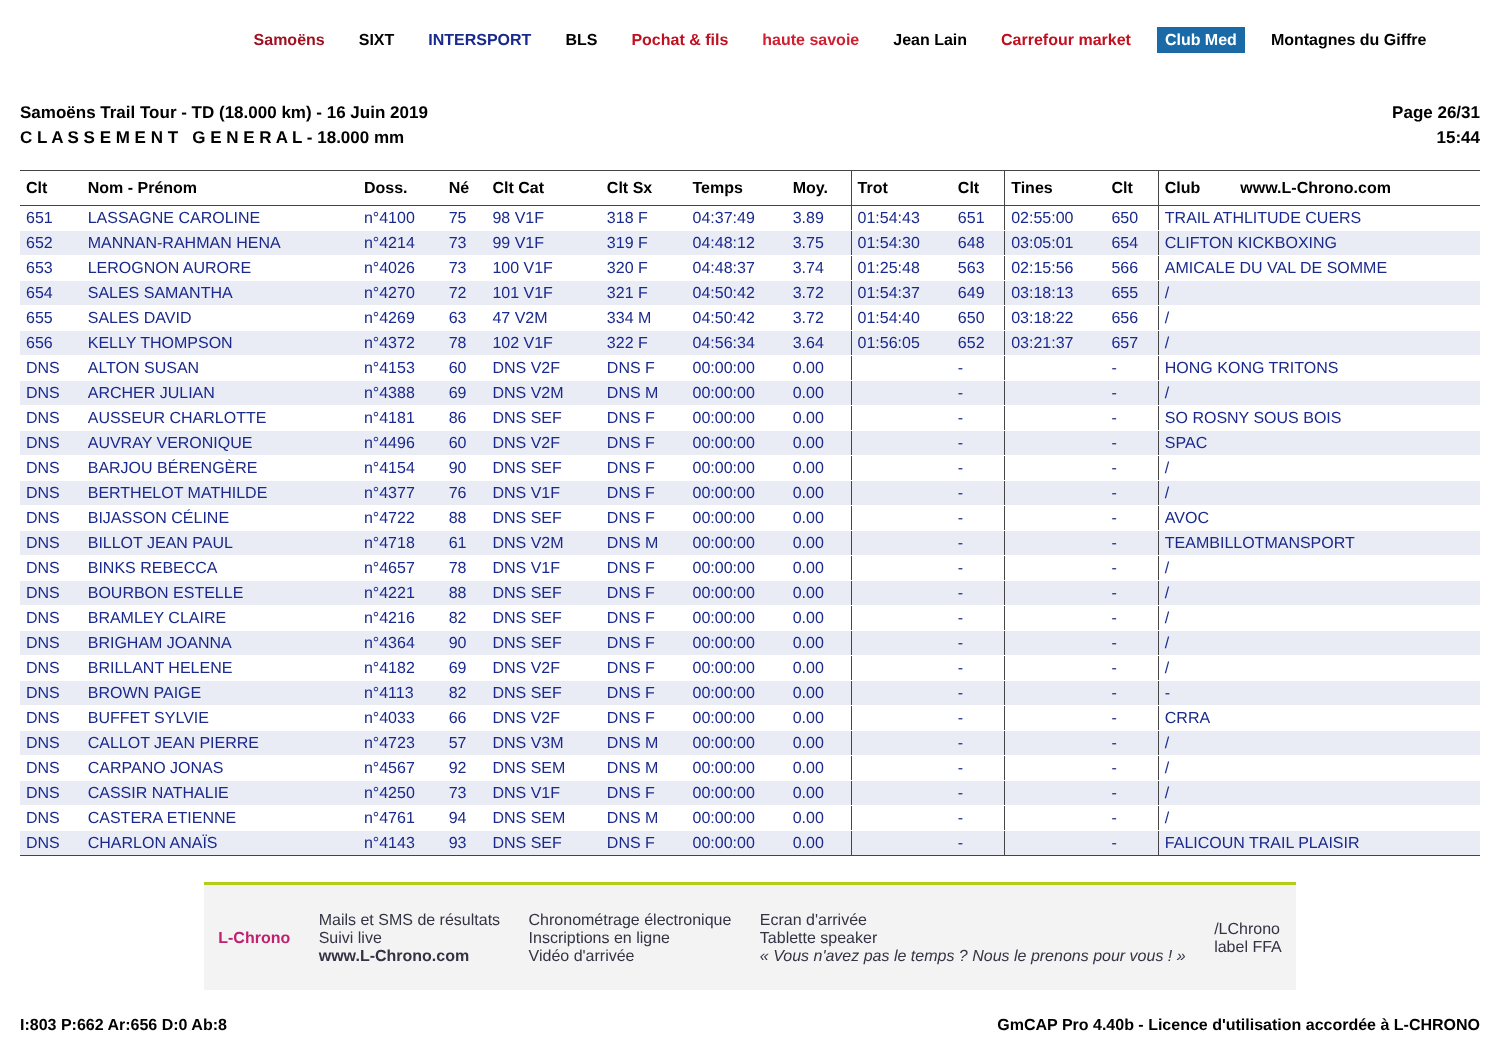Samoëns SIXT INTERSPORT BLS Pochat & fils haute savoie Jean Lain Carrefour market Club Med Montagnes du Giffre
Samoëns Trail Tour - TD (18.000 km) - 16 Juin 2019
C L A S S E M E N T G E N E R A L - 18.000 mm
Page 26/31
15:44
| Clt | Nom - Prénom | Doss. | Né | Clt Cat | Clt Sx | Temps | Moy. | Trot | Clt | Tines | Clt | Club www.L-Chrono.com |
| --- | --- | --- | --- | --- | --- | --- | --- | --- | --- | --- | --- | --- |
| 651 | LASSAGNE CAROLINE | n°4100 | 75 | 98 V1F | 318 F | 04:37:49 | 3.89 | 01:54:43 | 651 | 02:55:00 | 650 | TRAIL ATHLITUDE CUERS |
| 652 | MANNAN-RAHMAN HENA | n°4214 | 73 | 99 V1F | 319 F | 04:48:12 | 3.75 | 01:54:30 | 648 | 03:05:01 | 654 | CLIFTON KICKBOXING |
| 653 | LEROGNON AURORE | n°4026 | 73 | 100 V1F | 320 F | 04:48:37 | 3.74 | 01:25:48 | 563 | 02:15:56 | 566 | AMICALE DU VAL DE SOMME |
| 654 | SALES SAMANTHA | n°4270 | 72 | 101 V1F | 321 F | 04:50:42 | 3.72 | 01:54:37 | 649 | 03:18:13 | 655 | / |
| 655 | SALES DAVID | n°4269 | 63 | 47 V2M | 334 M | 04:50:42 | 3.72 | 01:54:40 | 650 | 03:18:22 | 656 | / |
| 656 | KELLY THOMPSON | n°4372 | 78 | 102 V1F | 322 F | 04:56:34 | 3.64 | 01:56:05 | 652 | 03:21:37 | 657 | / |
| DNS | ALTON SUSAN | n°4153 | 60 | DNS V2F | DNS F | 00:00:00 | 0.00 | | - | | - | HONG KONG TRITONS |
| DNS | ARCHER JULIAN | n°4388 | 69 | DNS V2M | DNS M | 00:00:00 | 0.00 | | - | | - | / |
| DNS | AUSSEUR CHARLOTTE | n°4181 | 86 | DNS SEF | DNS F | 00:00:00 | 0.00 | | - | | - | SO ROSNY SOUS BOIS |
| DNS | AUVRAY VERONIQUE | n°4496 | 60 | DNS V2F | DNS F | 00:00:00 | 0.00 | | - | | - | SPAC |
| DNS | BARJOU BÉRENGÈRE | n°4154 | 90 | DNS SEF | DNS F | 00:00:00 | 0.00 | | - | | - | / |
| DNS | BERTHELOT MATHILDE | n°4377 | 76 | DNS V1F | DNS F | 00:00:00 | 0.00 | | - | | - | / |
| DNS | BIJASSON CÉLINE | n°4722 | 88 | DNS SEF | DNS F | 00:00:00 | 0.00 | | - | | - | AVOC |
| DNS | BILLOT JEAN PAUL | n°4718 | 61 | DNS V2M | DNS M | 00:00:00 | 0.00 | | - | | - | TEAMBILLOTMANSPORT |
| DNS | BINKS REBECCA | n°4657 | 78 | DNS V1F | DNS F | 00:00:00 | 0.00 | | - | | - | / |
| DNS | BOURBON ESTELLE | n°4221 | 88 | DNS SEF | DNS F | 00:00:00 | 0.00 | | - | | - | / |
| DNS | BRAMLEY CLAIRE | n°4216 | 82 | DNS SEF | DNS F | 00:00:00 | 0.00 | | - | | - | / |
| DNS | BRIGHAM JOANNA | n°4364 | 90 | DNS SEF | DNS F | 00:00:00 | 0.00 | | - | | - | / |
| DNS | BRILLANT HELENE | n°4182 | 69 | DNS V2F | DNS F | 00:00:00 | 0.00 | | - | | - | / |
| DNS | BROWN PAIGE | n°4113 | 82 | DNS SEF | DNS F | 00:00:00 | 0.00 | | - | | - | - |
| DNS | BUFFET SYLVIE | n°4033 | 66 | DNS V2F | DNS F | 00:00:00 | 0.00 | | - | | - | CRRA |
| DNS | CALLOT JEAN PIERRE | n°4723 | 57 | DNS V3M | DNS M | 00:00:00 | 0.00 | | - | | - | / |
| DNS | CARPANO JONAS | n°4567 | 92 | DNS SEM | DNS M | 00:00:00 | 0.00 | | - | | - | / |
| DNS | CASSIR NATHALIE | n°4250 | 73 | DNS V1F | DNS F | 00:00:00 | 0.00 | | - | | - | / |
| DNS | CASTERA ETIENNE | n°4761 | 94 | DNS SEM | DNS M | 00:00:00 | 0.00 | | - | | - | / |
| DNS | CHARLON ANAÏS | n°4143 | 93 | DNS SEF | DNS F | 00:00:00 | 0.00 | | - | | - | FALICOUN TRAIL PLAISIR |
L-Chrono
Mails et SMS de résultats
Suivi live
www.L-Chrono.com
Chronométrage électronique
Inscriptions en ligne
Vidéo d'arrivée
Ecran d'arrivée
Tablette speaker
« Vous n'avez pas le temps ? Nous le prenons pour vous ! »
/LChrono
label FFA
I:803 P:662 Ar:656 D:0 Ab:8 GmCAP Pro 4.40b - Licence d'utilisation accordée à L-CHRONO